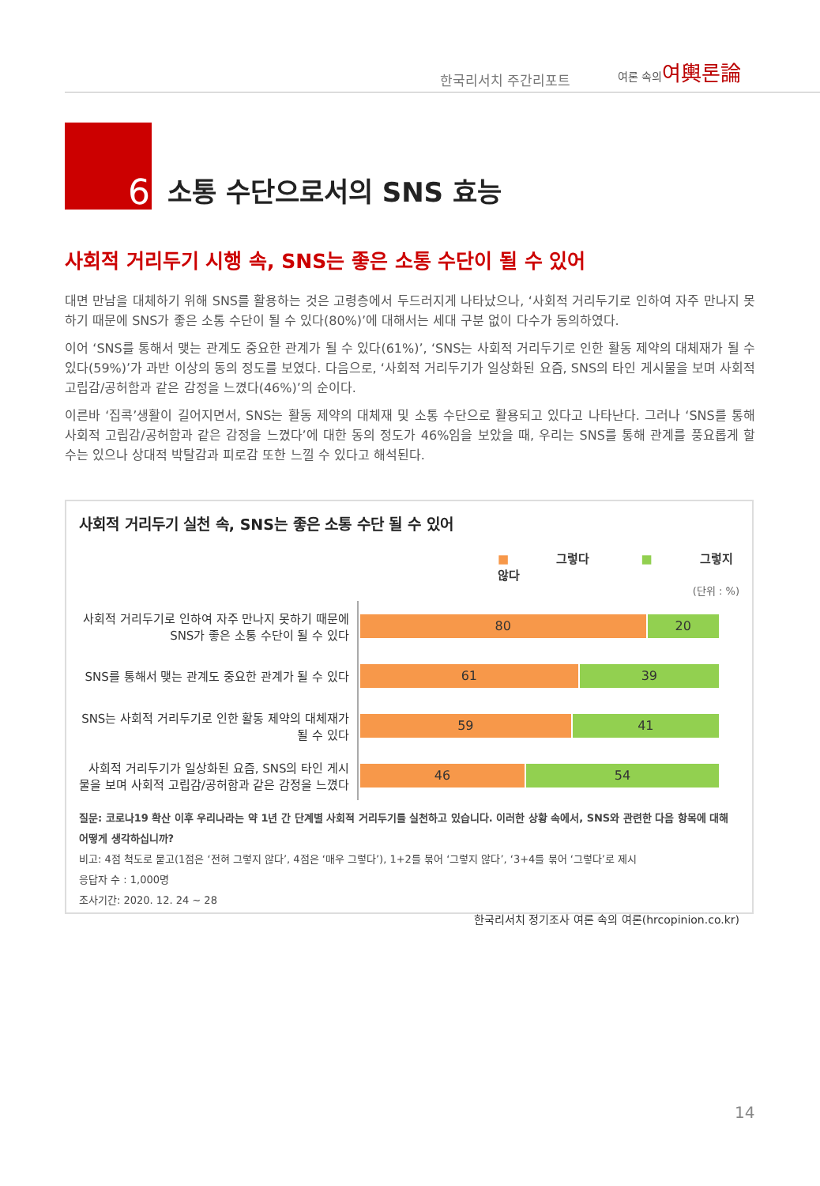한국리서치 주간리포트
여론 속의여輿론論
6
소통 수단으로서의 SNS 효능
사회적 거리두기 시행 속, SNS는 좋은 소통 수단이 될 수 있어
대면 만남을 대체하기 위해 SNS를 활용하는 것은 고령층에서 두드러지게 나타났으나, ‘사회적 거리두기로 인하여 자주 만나지 못하기 때문에 SNS가 좋은 소통 수단이 될 수 있다(80%)’에 대해서는 세대 구분 없이 다수가 동의하였다.
이어 ‘SNS를 통해서 맺는 관계도 중요한 관계가 될 수 있다(61%)’, ‘SNS는 사회적 거리두기로 인한 활동 제약의 대체재가 될 수 있다(59%)’가 과반 이상의 동의 정도를 보였다. 다음으로, ‘사회적 거리두기가 일상화된 요즘, SNS의 타인 게시물을 보며 사회적 고립감/공허함과 같은 감정을 느꼈다(46%)’의 순이다.
이른바 ‘집콕’생활이 길어지면서, SNS는 활동 제약의 대체재 및 소통 수단으로 활용되고 있다고 나타난다. 그러나 ‘SNS를 통해 사회적 고립감/공허함과 같은 감정을 느꼈다’에 대한 동의 정도가 46%임을 보았을 때, 우리는 SNS를 통해 관계를 풍요롭게 할 수는 있으나 상대적 박탈감과 피로감 또한 느낄 수 있다고 해석된다.
사회적 거리두기 실천 속, SNS는 좋은 소통 수단 될 수 있어
■ 그렇다 ■ 그렇지 않다
(단위 : %)
사회적 거리두기로 인하여 자주 만나지 못하기 때문에 SNS가 좋은 소통 수단이 될 수 있다
80 20
SNS를 통해서 맺는 관계도 중요한 관계가 될 수 있다
61 39
SNS는 사회적 거리두기로 인한 활동 제약의 대체재가 될 수 있다
59 41
사회적 거리두기가 일상화된 요즘, SNS의 타인 게시물을 보며 사회적 고립감/공허함과 같은 감정을 느꼈다
46 54
질문: 코로나19 확산 이후 우리나라는 약 1년 간 단계별 사회적 거리두기를 실천하고 있습니다. 이러한 상황 속에서, SNS와 관련한 다음 항목에 대해 어떻게 생각하십니까?
비고: 4점 척도로 묻고(1점은 ‘전혀 그렇지 않다’, 4점은 ‘매우 그렇다’), 1+2를 묶어 ‘그렇지 않다’, ‘3+4를 묶어 ‘그렇다’로 제시
응답자 수 : 1,000명
조사기간: 2020. 12. 24 ~ 28
한국리서치 정기조사 여론 속의 여론(hrcopinion.co.kr)
14